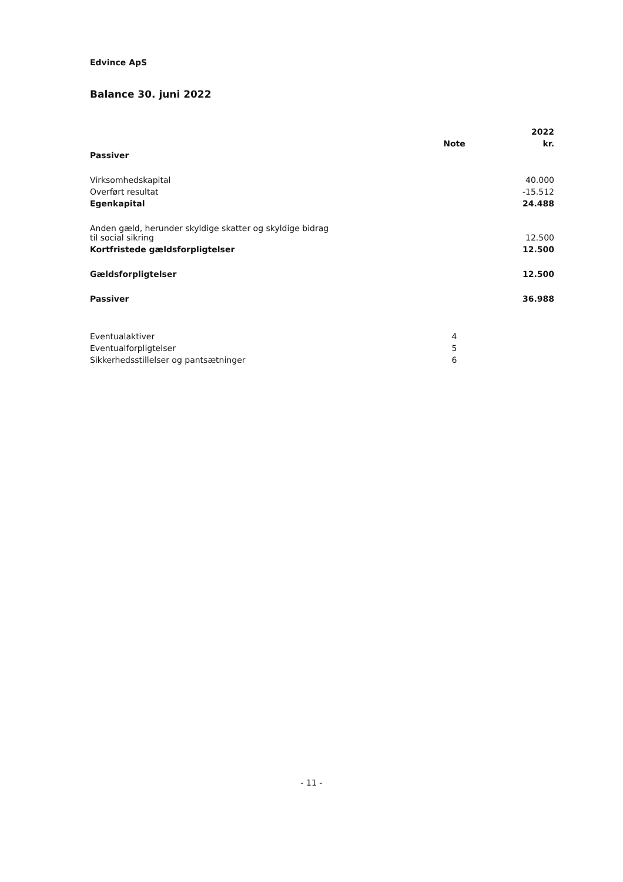Edvince ApS
Balance 30. juni 2022
| | | 2022 |
| | Note | kr. |
| Passiver | | |
| Virksomhedskapital | | 40.000 |
| Overført resultat | | -15.512 |
| Egenkapital | | 24.488 |
| Anden gæld, herunder skyldige skatter og skyldige bidrag til social sikring | | 12.500 |
| Kortfristede gældsforpligtelser | | 12.500 |
| Gældsforpligtelser | | 12.500 |
| Passiver | | 36.988 |
| Eventualaktiver | 4 | |
| Eventualforpligtelser | 5 | |
| Sikkerhedsstillelser og pantsætninger | 6 | |
- 11 -